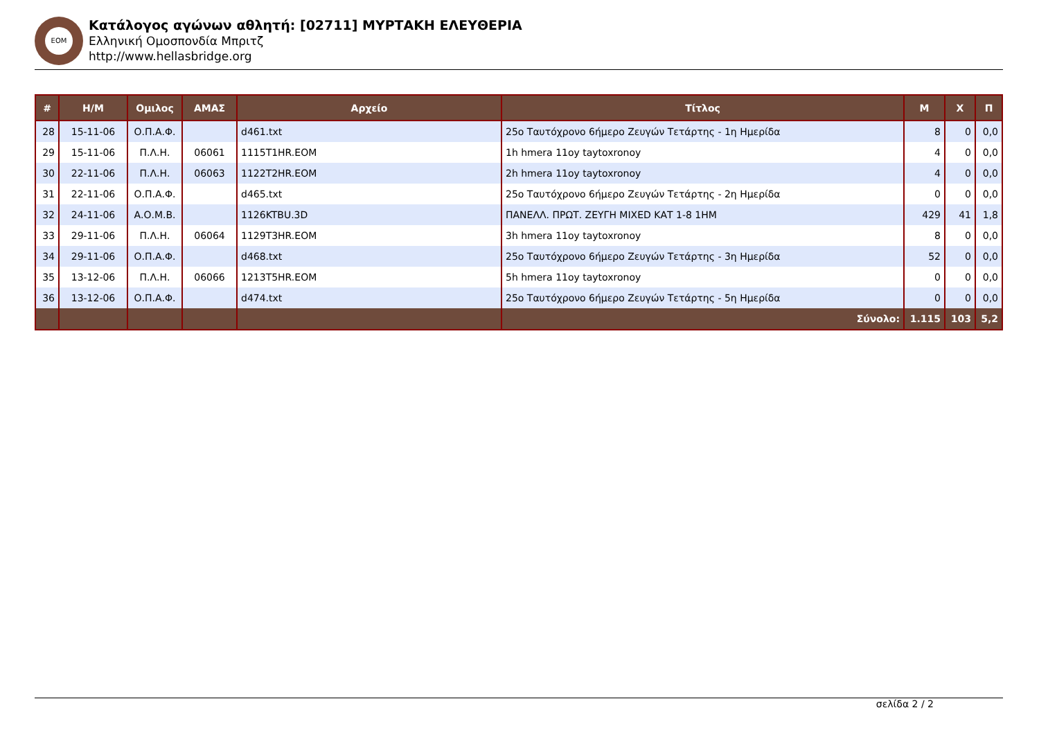ΕΟΜ
Κατάλογος αγώνων αθλητή: [02711] ΜΥΡΤΑΚΗ ΕΛΕΥΘΕΡΙΑ
Ελληνική Ομοσπονδία Μπριτζ
http://www.hellasbridge.org
| # | Η/Μ | Ομιλος | ΑΜΑΣ | Αρχείο | Τίτλος | Μ | Χ | Π |
| --- | --- | --- | --- | --- | --- | --- | --- | --- |
| 28 | 15-11-06 | Ο.Π.Α.Φ. | | d461.txt | 25ο Ταυτόχρονο 6ήμερο Ζευγών Τετάρτης - 1η Ημερίδα | 8 | 0 | 0,0 |
| 29 | 15-11-06 | Π.Λ.Η. | 06061 | 1115T1HR.EOM | 1h hmera 11oy taytoxronoy | 4 | 0 | 0,0 |
| 30 | 22-11-06 | Π.Λ.Η. | 06063 | 1122T2HR.EOM | 2h hmera 11oy taytoxronoy | 4 | 0 | 0,0 |
| 31 | 22-11-06 | Ο.Π.Α.Φ. | | d465.txt | 25ο Ταυτόχρονο 6ήμερο Ζευγών Τετάρτης - 2η Ημερίδα | 0 | 0 | 0,0 |
| 32 | 24-11-06 | Α.Ο.Μ.Β. | | 1126KTBU.3D | ΠΑΝΕΛΛ. ΠΡΩΤ. ΖΕΥΓΗ MIXED ΚΑΤ 1-8 1ΗΜ | 429 | 41 | 1,8 |
| 33 | 29-11-06 | Π.Λ.Η. | 06064 | 1129T3HR.EOM | 3h hmera 11oy taytoxronoy | 8 | 0 | 0,0 |
| 34 | 29-11-06 | Ο.Π.Α.Φ. | | d468.txt | 25ο Ταυτόχρονο 6ήμερο Ζευγών Τετάρτης - 3η Ημερίδα | 52 | 0 | 0,0 |
| 35 | 13-12-06 | Π.Λ.Η. | 06066 | 1213T5HR.EOM | 5h hmera 11oy taytoxronoy | 0 | 0 | 0,0 |
| 36 | 13-12-06 | Ο.Π.Α.Φ. | | d474.txt | 25ο Ταυτόχρονο 6ήμερο Ζευγών Τετάρτης - 5η Ημερίδα | 0 | 0 | 0,0 |
| | | | | | Σύνολο: | 1.115 | 103 | 5,2 |
σελίδα 2 / 2